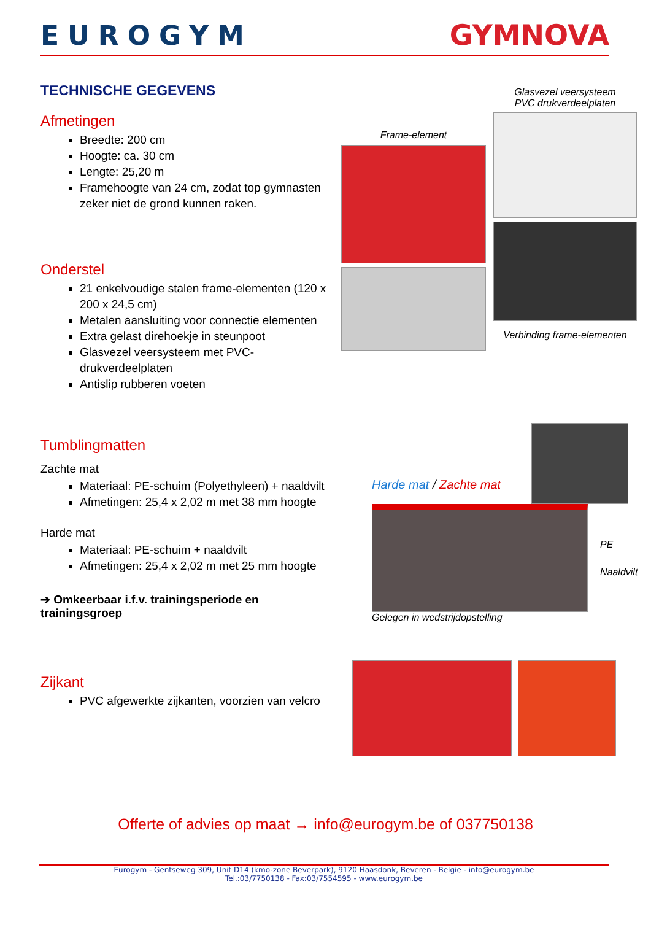EUROGYM GYMNOVA
TECHNISCHE GEGEVENS
Afmetingen
Breedte: 200 cm
Hoogte: ca. 30 cm
Lengte: 25,20 m
Framehoogte van 24 cm, zodat top gymnasten zeker niet de grond kunnen raken.
Onderstel
21 enkelvoudige stalen frame-elementen (120 x 200 x 24,5 cm)
Metalen aansluiting voor connectie elementen
Extra gelast direhoekje in steunpoot
Glasvezel veersysteem met PVC-drukverdeelplaten
Antislip rubberen voeten
Frame-element
Glasvezel veersysteem
PVC drukverdeelplaten
Verbinding frame-elementen
Tumblingmatten
Zachte mat
Materiaal: PE-schuim (Polyethyleen) + naaldvilt
Afmetingen: 25,4 x 2,02 m met 38 mm hoogte
Harde mat
Materiaal: PE-schuim + naaldvilt
Afmetingen: 25,4 x 2,02 m met 25 mm hoogte
➔ Omkeerbaar i.f.v. trainingsperiode en trainingsgroep
Harde mat / Zachte mat
PE
Naaldvilt
Gelegen in wedstrijdopstelling
Zijkant
PVC afgewerkte zijkanten, voorzien van velcro
Offerte of advies op maat → info@eurogym.be of 037750138
Eurogym - Gentseweg 309, Unit D14 (kmo-zone Beverpark), 9120 Haasdonk, Beveren - België - info@eurogym.be
Tel.:03/7750138 - Fax:03/7554595 - www.eurogym.be